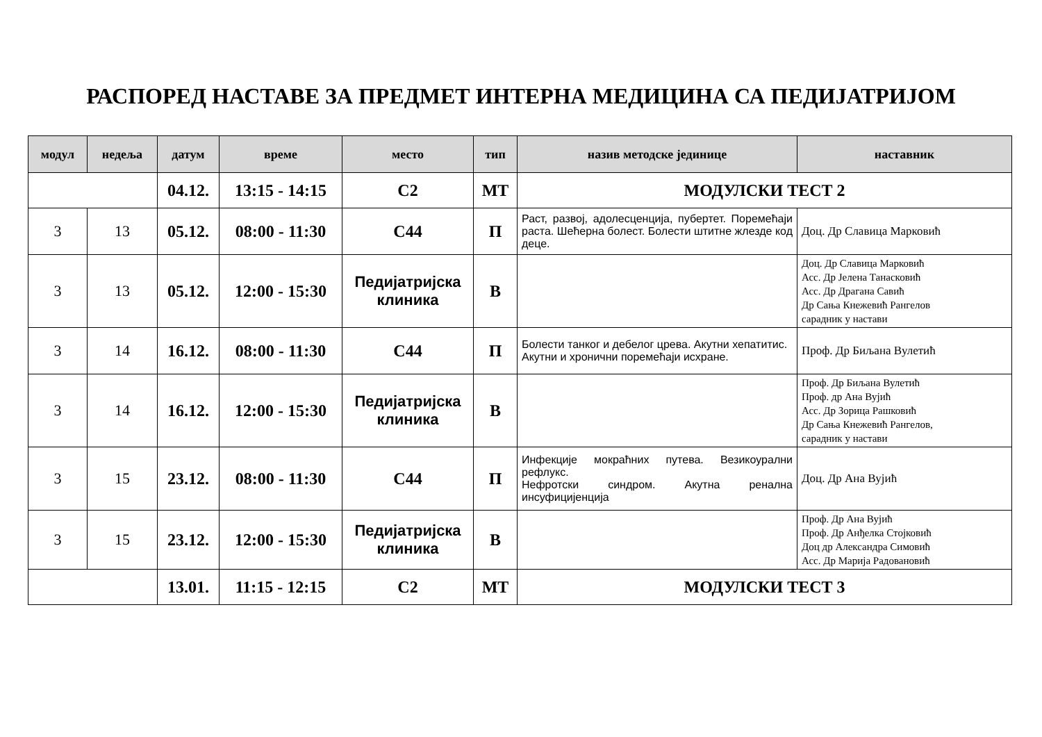РАСПОРЕД НАСТАВЕ ЗА ПРЕДМЕТ ИНТЕРНА МЕДИЦИНА СА ПЕДИЈАТРИЈОМ
| модул | недеља | датум | време | место | тип | назив методске јединице | наставник |
| --- | --- | --- | --- | --- | --- | --- | --- |
| | | 04.12. | 13:15 - 14:15 | С2 | МТ | МОДУЛСКИ ТЕСТ 2 | |
| 3 | 13 | 05.12. | 08:00 - 11:30 | С44 | П | Раст, развој, адолесценција, пубертет. Поремећаји раста. Шећерна болест. Болести штитне жлезде код деце. | Доц. Др Славица Марковић |
| 3 | 13 | 05.12. | 12:00 - 15:30 | Педијатријска клиника | В | | Доц. Др Славица Марковић Асс. Др Јелена Танасковић Асс. Др Драгана Савић Др Сања Кнежевић Рангелов сарадник у настави |
| 3 | 14 | 16.12. | 08:00 - 11:30 | С44 | П | Болести танког и дебелог црева. Акутни хепатитис. Акутни и хронични поремећаји исхране. | Проф. Др Биљана Вулетић |
| 3 | 14 | 16.12. | 12:00 - 15:30 | Педијатријска клиника | В | | Проф. Др Биљана Вулетић Проф. др Ана Вујић Асс. Др Зорица Рашковић Др Сања Кнежевић Рангелов, сарадник у настави |
| 3 | 15 | 23.12. | 08:00 - 11:30 | С44 | П | Инфекције мокраћних путева. Везикоурални рефлукс. Нефротски синдром. Акутна ренална инсуфицијенција | Доц. Др Ана Вујић |
| 3 | 15 | 23.12. | 12:00 - 15:30 | Педијатријска клиника | В | | Проф. Др Ана Вујић Проф. Др Анђелка Стојковић Доц др Александра Симовић Асс. Др Марија Радовановић |
| | | 13.01. | 11:15 - 12:15 | С2 | МТ | МОДУЛСКИ ТЕСТ 3 | |